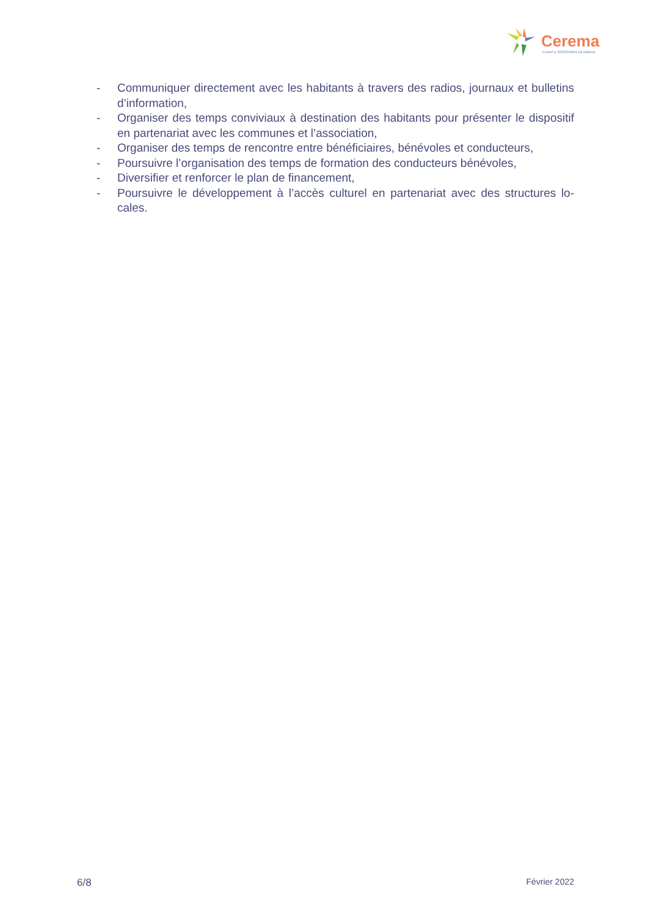Cerema
CLIMAT & TERRITOIRES DE DEMAIN
- Communiquer directement avec les habitants à travers des radios, journaux et bulletins d’information,
- Organiser des temps conviviaux à destination des habitants pour présenter le dispositif en partenariat avec les communes et l’association,
- Organiser des temps de rencontre entre bénéficiaires, bénévoles et conducteurs,
- Poursuivre l’organisation des temps de formation des conducteurs bénévoles,
- Diversifier et renforcer le plan de financement,
- Poursuivre le développement à l’accès culturel en partenariat avec des structures lo-cales.
6/8 Février 2022